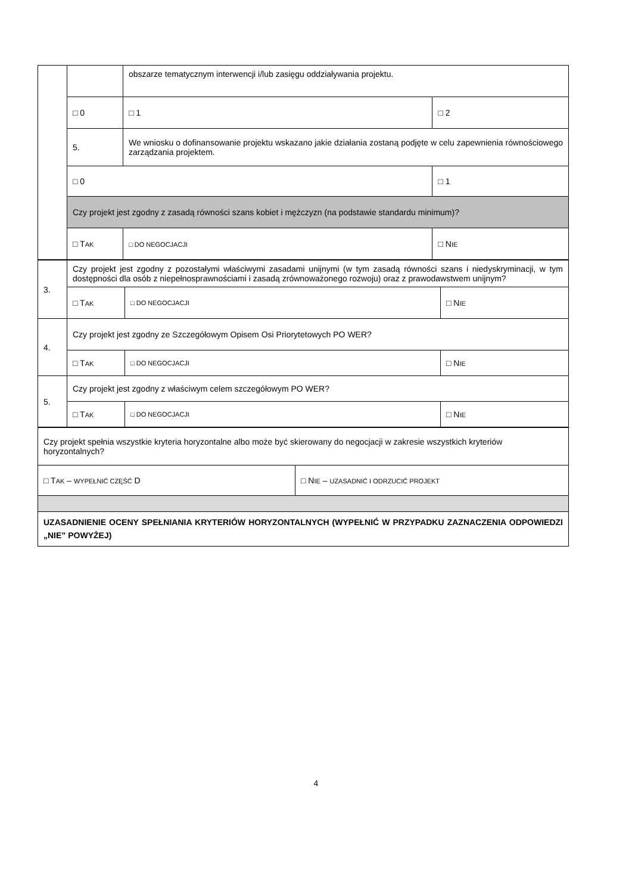| | | obszarze tematycznym interwencji i/lub zasięgu oddziaływania projektu. | | |
| | □ 0 | | □ 1 | □ 2 |
| | 5. | We wniosku o dofinansowanie projektu wskazano jakie działania zostaną podjęte w celu zapewnienia równościowego zarządzania projektem. | | |
| | □ 0 | | | □ 1 |
| | Czy projekt jest zgodny z zasadą równości szans kobiet i mężczyzn (na podstawie standardu minimum)? | | | |
| | □ T AK | □ DO NEGOCJACJI | | □ N IE |
| 3. | Czy projekt jest zgodny z pozostałymi właściwymi zasadami unijnymi (w tym zasadą równości szans i niedyskryminacji, w tym dostępności dla osób z niepełnosprawnościami i zasadą zrównoważonego rozwoju) oraz z prawodawstwem unijnym? | | |
| | □ T AK | □ DO NEGOCJACJI | □ N IE |
| 4. | Czy projekt jest zgodny ze Szczegółowym Opisem Osi Priorytetowych PO WER? | | |
| | □ T AK | □ DO NEGOCJACJI | □ N IE |
| 5. | Czy projekt jest zgodny z właściwym celem szczegółowym PO WER? | | |
| | □ T AK | □ DO NEGOCJACJI | □ N IE |
| Czy projekt spełnia wszystkie kryteria horyzontalne albo może być skierowany do negocjacji w zakresie wszystkich kryteriów horyzontalnych? | |
| □ T AK – WYPEŁNIĆ CZĘŚĆ D | □ N IE – UZASADNIĆ I ODRZUCIĆ PROJEKT |
| UZASADNIENIE OCENY SPEŁNIANIA KRYTERIÓW HORYZONTALNYCH (WYPEŁNIĆ W PRZYPADKU ZAZNACZENIA ODPOWIEDZI „NIE” POWYŻEJ) | |
4